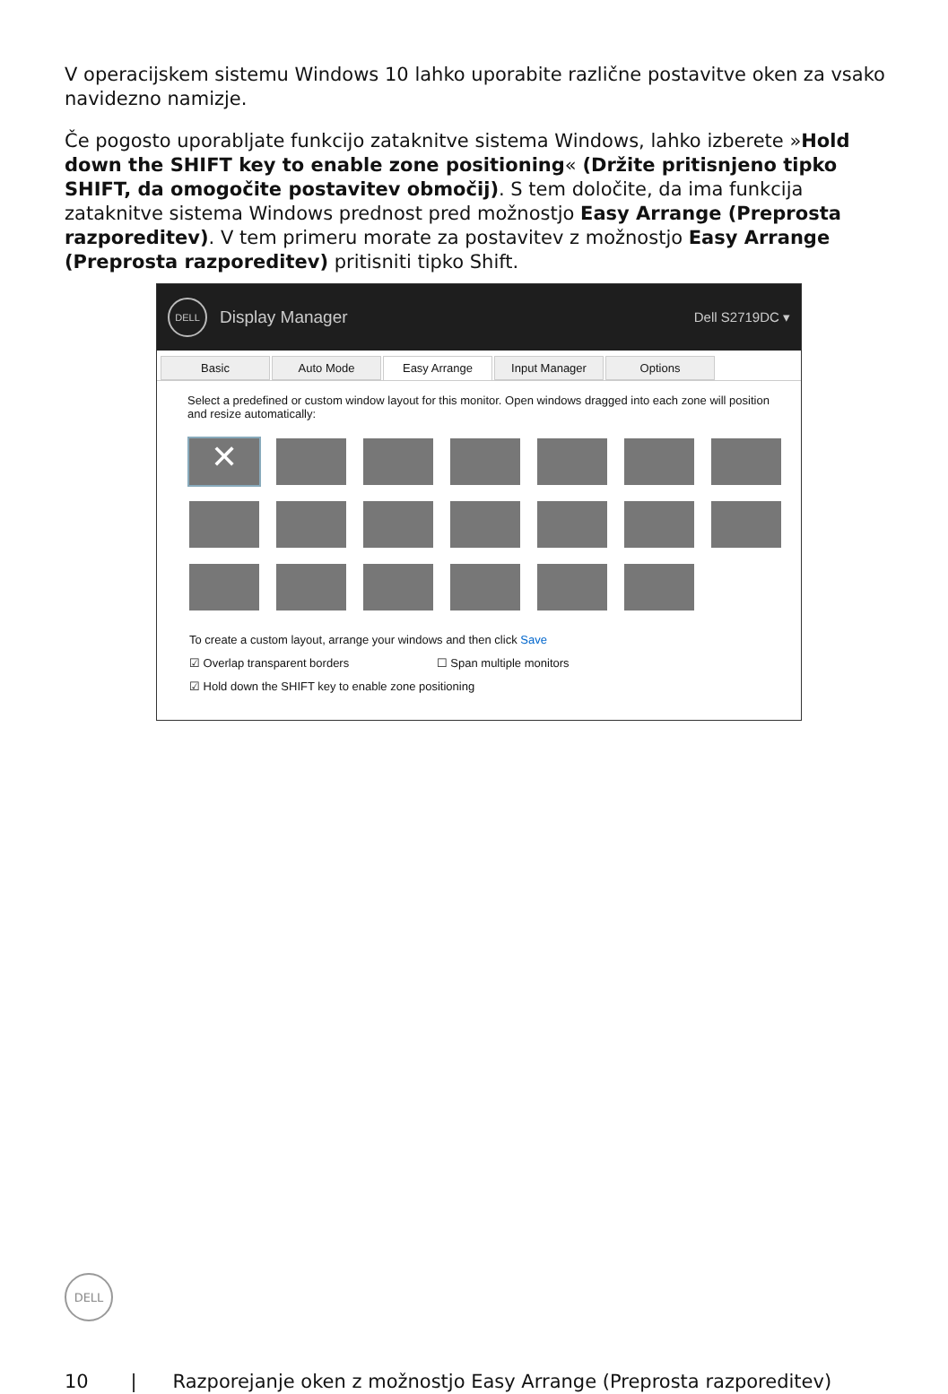V operacijskem sistemu Windows 10 lahko uporabite različne postavitve oken za vsako navidezno namizje.
Če pogosto uporabljate funkcijo zataknitve sistema Windows, lahko izberete »Hold down the SHIFT key to enable zone positioning« (Držite pritisnjeno tipko SHIFT, da omogočite postavitev območij). S tem določite, da ima funkcija zataknitve sistema Windows prednost pred možnostjo Easy Arrange (Preprosta razporeditev). V tem primeru morate za postavitev z možnostjo Easy Arrange (Preprosta razporeditev) pritisniti tipko Shift.
DELL
Display Manager Dell S2719DC ▾
Basic Auto Mode Easy Arrange Input Manager Options
Select a predefined or custom window layout for this monitor. Open windows dragged into each zone will position and resize automatically:
✕
To create a custom layout, arrange your windows and then click Save
☑ Overlap transparent borders ☐ Span multiple monitors
☑ Hold down the SHIFT key to enable zone positioning
DELL
10 | Razporejanje oken z možnostjo Easy Arrange (Preprosta razporeditev)